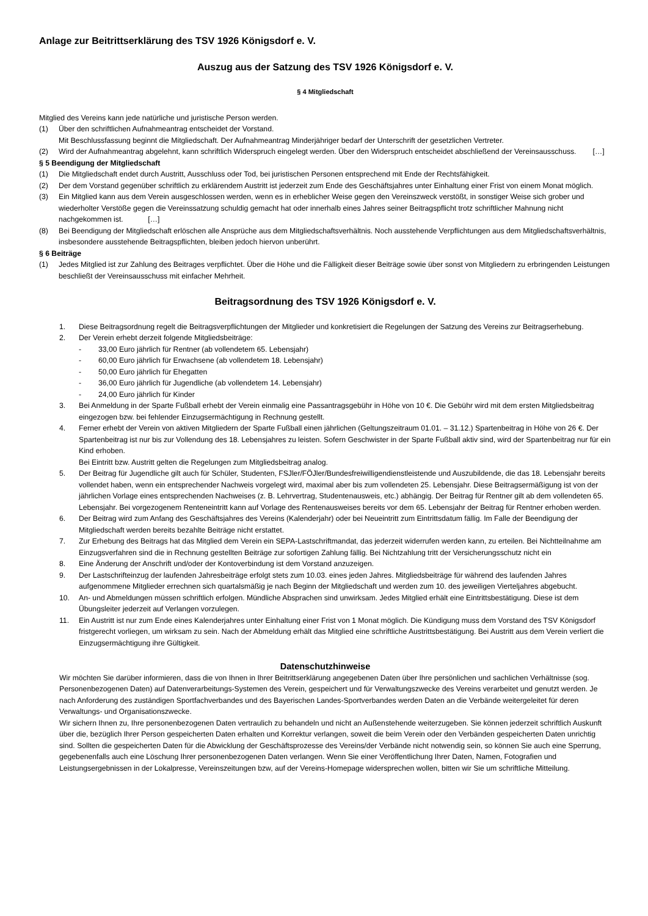Anlage zur Beitrittserklärung des TSV 1926 Königsdorf e. V.
Auszug aus der Satzung des TSV 1926 Königsdorf e. V.
§ 4 Mitgliedschaft
Mitglied des Vereins kann jede natürliche und juristische Person werden.
(1) Über den schriftlichen Aufnahmeantrag entscheidet der Vorstand.
Mit Beschlussfassung beginnt die Mitgliedschaft. Der Aufnahmeantrag Minderjähriger bedarf der Unterschrift der gesetzlichen Vertreter.
(2) Wird der Aufnahmeantrag abgelehnt, kann schriftlich Widerspruch eingelegt werden. Über den Widerspruch entscheidet abschließend der Vereinsausschuss. […]
§ 5 Beendigung der Mitgliedschaft
(1) Die Mitgliedschaft endet durch Austritt, Ausschluss oder Tod, bei juristischen Personen entsprechend mit Ende der Rechtsfähigkeit.
(2) Der dem Vorstand gegenüber schriftlich zu erklärendem Austritt ist jederzeit zum Ende des Geschäftsjahres unter Einhaltung einer Frist von einem Monat möglich.
(3) Ein Mitglied kann aus dem Verein ausgeschlossen werden, wenn es in erheblicher Weise gegen den Vereinszweck verstößt, in sonstiger Weise sich grober und wiederholter Verstöße gegen die Vereinssatzung schuldig gemacht hat oder innerhalb eines Jahres seiner Beitragspflicht trotz schriftlicher Mahnung nicht nachgekommen ist. […]
(8) Bei Beendigung der Mitgliedschaft erlöschen alle Ansprüche aus dem Mitgliedschaftsverhältnis. Noch ausstehende Verpflichtungen aus dem Mitgliedschaftsverhältnis, insbesondere ausstehende Beitragspflichten, bleiben jedoch hiervon unberührt.
§ 6 Beiträge
(1) Jedes Mitglied ist zur Zahlung des Beitrages verpflichtet. Über die Höhe und die Fälligkeit dieser Beiträge sowie über sonst von Mitgliedern zu erbringenden Leistungen beschließt der Vereinsausschuss mit einfacher Mehrheit.
Beitragsordnung des TSV 1926 Königsdorf e. V.
1. Diese Beitragsordnung regelt die Beitragsverpflichtungen der Mitglieder und konkretisiert die Regelungen der Satzung des Vereins zur Beitragserhebung.
2. Der Verein erhebt derzeit folgende Mitgliedsbeiträge:
- 33,00 Euro jährlich für Rentner (ab vollendetem 65. Lebensjahr)
- 60,00 Euro jährlich für Erwachsene (ab vollendetem 18. Lebensjahr)
- 50,00 Euro jährlich für Ehegatten
- 36,00 Euro jährlich für Jugendliche (ab vollendetem 14. Lebensjahr)
- 24,00 Euro jährlich für Kinder
3. Bei Anmeldung in der Sparte Fußball erhebt der Verein einmalig eine Passantragsgebühr in Höhe von 10 €. Die Gebühr wird mit dem ersten Mitgliedsbeitrag eingezogen bzw. bei fehlender Einzugsermächtigung in Rechnung gestellt.
4. Ferner erhebt der Verein von aktiven Mitgliedern der Sparte Fußball einen jährlichen (Geltungszeitraum 01.01. – 31.12.) Spartenbeitrag in Höhe von 26 €. Der Spartenbeitrag ist nur bis zur Vollendung des 18. Lebensjahres zu leisten. Sofern Geschwister in der Sparte Fußball aktiv sind, wird der Spartenbeitrag nur für ein Kind erhoben.
Bei Eintritt bzw. Austritt gelten die Regelungen zum Mitgliedsbeitrag analog.
5. Der Beitrag für Jugendliche gilt auch für Schüler, Studenten, FSJler/FÖJler/Bundesfreiwilligendienstleistende und Auszubildende, die das 18. Lebensjahr bereits vollendet haben, wenn ein entsprechender Nachweis vorgelegt wird, maximal aber bis zum vollendeten 25. Lebensjahr. Diese Beitragsermäßigung ist von der jährlichen Vorlage eines entsprechenden Nachweises (z. B. Lehrvertrag, Studentenausweis, etc.) abhängig. Der Beitrag für Rentner gilt ab dem vollendeten 65. Lebensjahr. Bei vorgezogenem Renteneintritt kann auf Vorlage des Rentenausweises bereits vor dem 65. Lebensjahr der Beitrag für Rentner erhoben werden.
6. Der Beitrag wird zum Anfang des Geschäftsjahres des Vereins (Kalenderjahr) oder bei Neueintritt zum Eintrittsdatum fällig. Im Falle der Beendigung der Mitgliedschaft werden bereits bezahlte Beiträge nicht erstattet.
7. Zur Erhebung des Beitrags hat das Mitglied dem Verein ein SEPA-Lastschriftmandat, das jederzeit widerrufen werden kann, zu erteilen. Bei Nichtteilnahme am Einzugsverfahren sind die in Rechnung gestellten Beiträge zur sofortigen Zahlung fällig. Bei Nichtzahlung tritt der Versicherungsschutz nicht ein
8. Eine Änderung der Anschrift und/oder der Kontoverbindung ist dem Vorstand anzuzeigen.
9. Der Lastschrifteinzug der laufenden Jahresbeiträge erfolgt stets zum 10.03. eines jeden Jahres. Mitgliedsbeiträge für während des laufenden Jahres aufgenommene Mitglieder errechnen sich quartalsmäßig je nach Beginn der Mitgliedschaft und werden zum 10. des jeweiligen Vierteljahres abgebucht.
10. An- und Abmeldungen müssen schriftlich erfolgen. Mündliche Absprachen sind unwirksam. Jedes Mitglied erhält eine Eintrittsbestätigung. Diese ist dem Übungsleiter jederzeit auf Verlangen vorzulegen.
11. Ein Austritt ist nur zum Ende eines Kalenderjahres unter Einhaltung einer Frist von 1 Monat möglich. Die Kündigung muss dem Vorstand des TSV Königsdorf fristgerecht vorliegen, um wirksam zu sein. Nach der Abmeldung erhält das Mitglied eine schriftliche Austrittsbestätigung. Bei Austritt aus dem Verein verliert die Einzugsermächtigung ihre Gültigkeit.
Datenschutzhinweise
Wir möchten Sie darüber informieren, dass die von Ihnen in Ihrer Beitrittserklärung angegebenen Daten über Ihre persönlichen und sachlichen Verhältnisse (sog. Personenbezogenen Daten) auf Datenverarbeitungs-Systemen des Verein, gespeichert und für Verwaltungszwecke des Vereins verarbeitet und genutzt werden. Je nach Anforderung des zuständigen Sportfachverbandes und des Bayerischen Landes-Sportverbandes werden Daten an die Verbände weitergeleitet für deren Verwaltungs- und Organisationszwecke.
Wir sichern Ihnen zu, Ihre personenbezogenen Daten vertraulich zu behandeln und nicht an Außenstehende weiterzugeben. Sie können jederzeit schriftlich Auskunft über die, bezüglich Ihrer Person gespeicherten Daten erhalten und Korrektur verlangen, soweit die beim Verein oder den Verbänden gespeicherten Daten unrichtig sind. Sollten die gespeicherten Daten für die Abwicklung der Geschäftsprozesse des Vereins/der Verbände nicht notwendig sein, so können Sie auch eine Sperrung, gegebenenfalls auch eine Löschung Ihrer personenbezogenen Daten verlangen. Wenn Sie einer Veröffentlichung Ihrer Daten, Namen, Fotografien und Leistungsergebnissen in der Lokalpresse, Vereinszeitungen bzw, auf der Vereins-Homepage widersprechen wollen, bitten wir Sie um schriftliche Mitteilung.